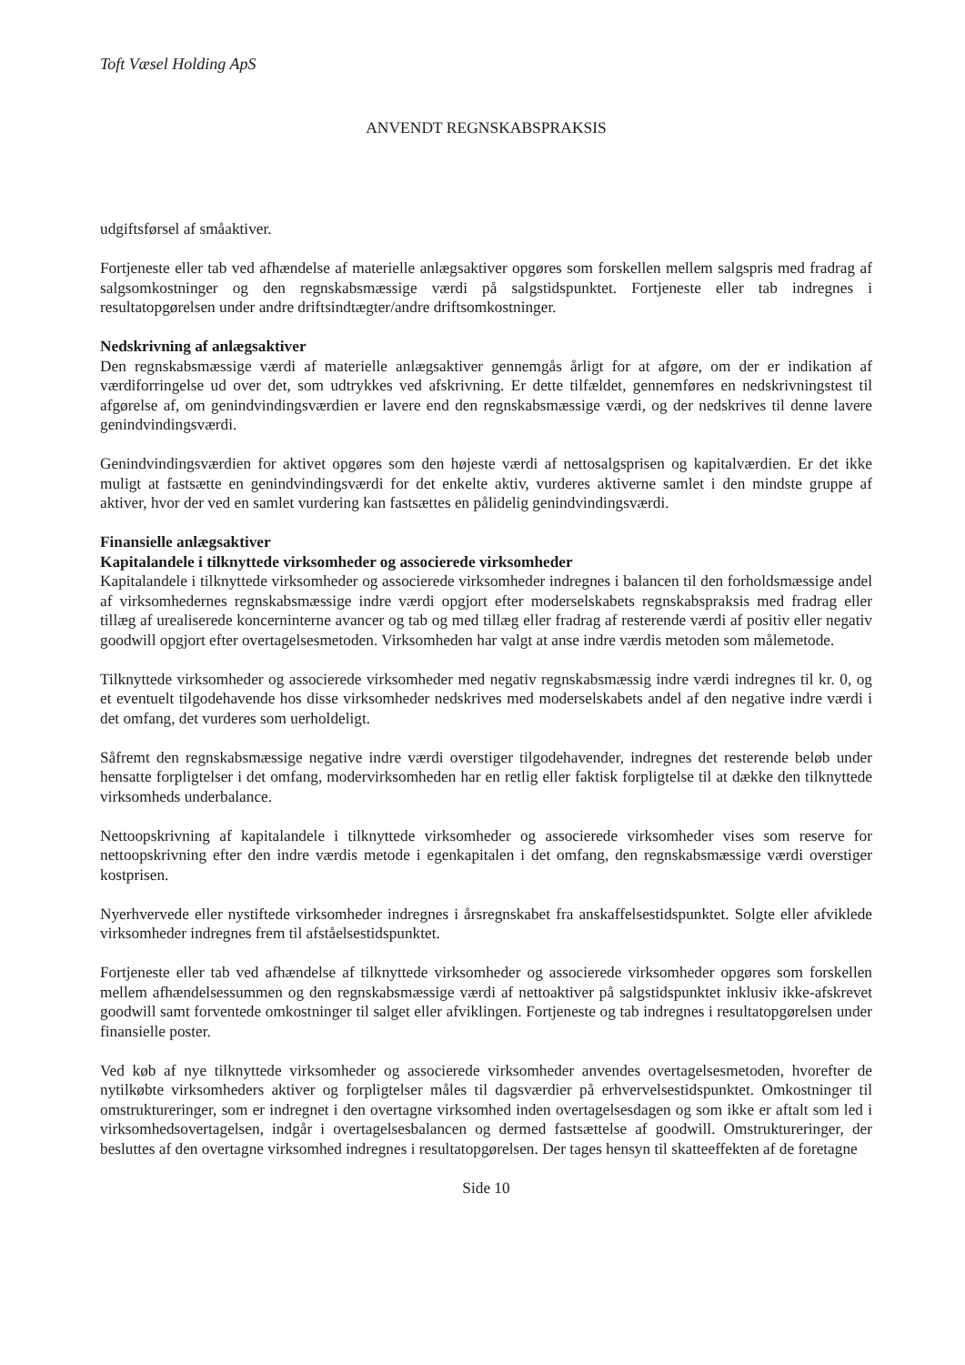Toft Væsel Holding ApS
ANVENDT REGNSKABSPRAKSIS
udgiftsførsel af småaktiver.
Fortjeneste eller tab ved afhændelse af materielle anlægsaktiver opgøres som forskellen mellem salgspris med fradrag af salgsomkostninger og den regnskabsmæssige værdi på salgstidspunktet. Fortjeneste eller tab indregnes i resultatopgørelsen under andre driftsindtægter/andre driftsomkostninger.
Nedskrivning af anlægsaktiver
Den regnskabsmæssige værdi af materielle anlægsaktiver gennemgås årligt for at afgøre, om der er indikation af værdiforringelse ud over det, som udtrykkes ved afskrivning. Er dette tilfældet, gennemføres en nedskrivningstest til afgørelse af, om genindvindingsværdien er lavere end den regnskabsmæssige værdi, og der nedskrives til denne lavere genindvindingsværdi.
Genindvindingsværdien for aktivet opgøres som den højeste værdi af nettosalgsprisen og kapitalværdien. Er det ikke muligt at fastsætte en genindvindingsværdi for det enkelte aktiv, vurderes aktiverne samlet i den mindste gruppe af aktiver, hvor der ved en samlet vurdering kan fastsættes en pålidelig genindvindingsværdi.
Finansielle anlægsaktiver
Kapitalandele i tilknyttede virksomheder og associerede virksomheder
Kapitalandele i tilknyttede virksomheder og associerede virksomheder indregnes i balancen til den forholdsmæssige andel af virksomhedernes regnskabsmæssige indre værdi opgjort efter moderselskabets regnskabspraksis med fradrag eller tillæg af urealiserede koncerninterne avancer og tab og med tillæg eller fradrag af resterende værdi af positiv eller negativ goodwill opgjort efter overtagelsesmetoden. Virksomheden har valgt at anse indre værdis metoden som målemetode.
Tilknyttede virksomheder og associerede virksomheder med negativ regnskabsmæssig indre værdi indregnes til kr. 0, og et eventuelt tilgodehavende hos disse virksomheder nedskrives med moderselskabets andel af den negative indre værdi i det omfang, det vurderes som uerholdeligt.
Såfremt den regnskabsmæssige negative indre værdi overstiger tilgodehavender, indregnes det resterende beløb under hensatte forpligtelser i det omfang, modervirksomheden har en retlig eller faktisk forpligtelse til at dække den tilknyttede virksomheds underbalance.
Nettoopskrivning af kapitalandele i tilknyttede virksomheder og associerede virksomheder vises som reserve for nettoopskrivning efter den indre værdis metode i egenkapitalen i det omfang, den regnskabsmæssige værdi overstiger kostprisen.
Nyerhvervede eller nystiftede virksomheder indregnes i årsregnskabet fra anskaffelsestidspunktet. Solgte eller afviklede virksomheder indregnes frem til afståelsestidspunktet.
Fortjeneste eller tab ved afhændelse af tilknyttede virksomheder og associerede virksomheder opgøres som forskellen mellem afhændelsessummen og den regnskabsmæssige værdi af nettoaktiver på salgstidspunktet inklusiv ikke-afskrevet goodwill samt forventede omkostninger til salget eller afviklingen. Fortjeneste og tab indregnes i resultatopgørelsen under finansielle poster.
Ved køb af nye tilknyttede virksomheder og associerede virksomheder anvendes overtagelsesmetoden, hvorefter de nytilkøbte virksomheders aktiver og forpligtelser måles til dagsværdier på erhvervelsestidspunktet. Omkostninger til omstruktureringer, som er indregnet i den overtagne virksomhed inden overtagelsesdagen og som ikke er aftalt som led i virksomhedsovertagelsen, indgår i overtagelsesbalancen og dermed fastsættelse af goodwill. Omstruktureringer, der besluttes af den overtagne virksomhed indregnes i resultatopgørelsen. Der tages hensyn til skatteeffekten af de foretagne
Side 10